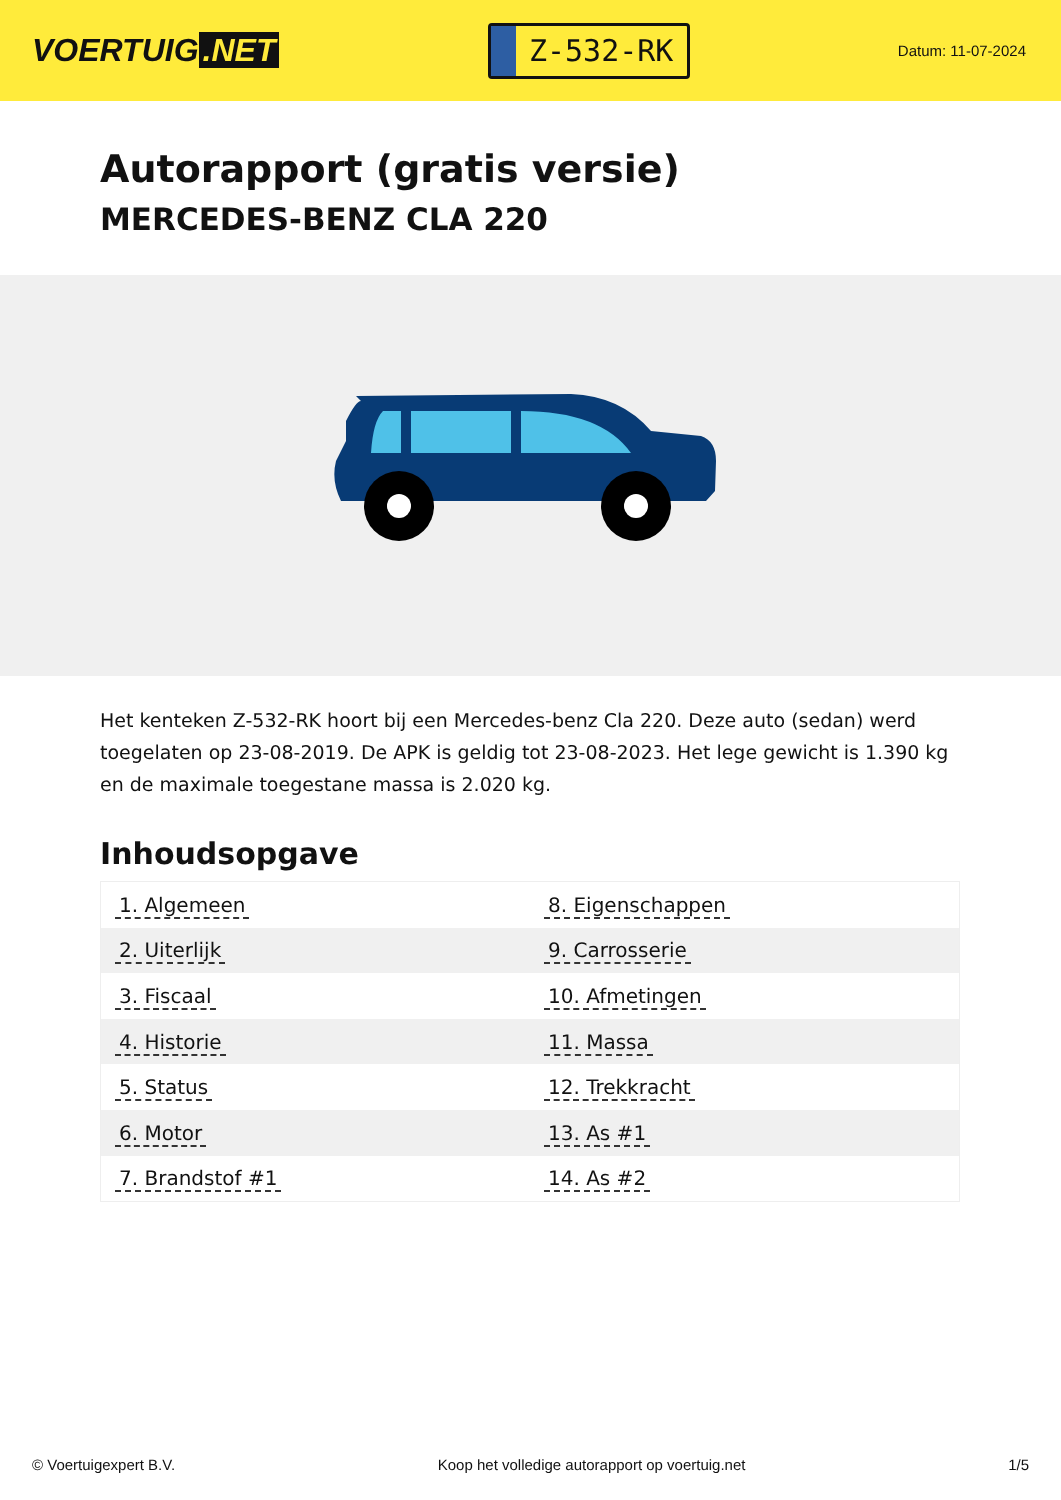VOERTUIG.NET
Z-532-RK
Datum: 11-07-2024
Autorapport (gratis versie)
MERCEDES-BENZ CLA 220
Het kenteken Z-532-RK hoort bij een Mercedes-benz Cla 220. Deze auto (sedan) werd toegelaten op 23-08-2019. De APK is geldig tot 23-08-2023. Het lege gewicht is 1.390 kg en de maximale toegestane massa is 2.020 kg.
Inhoudsopgave
| 1. Algemeen | 8. Eigenschappen |
| 2. Uiterlijk | 9. Carrosserie |
| 3. Fiscaal | 10. Afmetingen |
| 4. Historie | 11. Massa |
| 5. Status | 12. Trekkracht |
| 6. Motor | 13. As #1 |
| 7. Brandstof #1 | 14. As #2 |
© Voertuigexpert B.V. Koop het volledige autorapport op voertuig.net 1/5